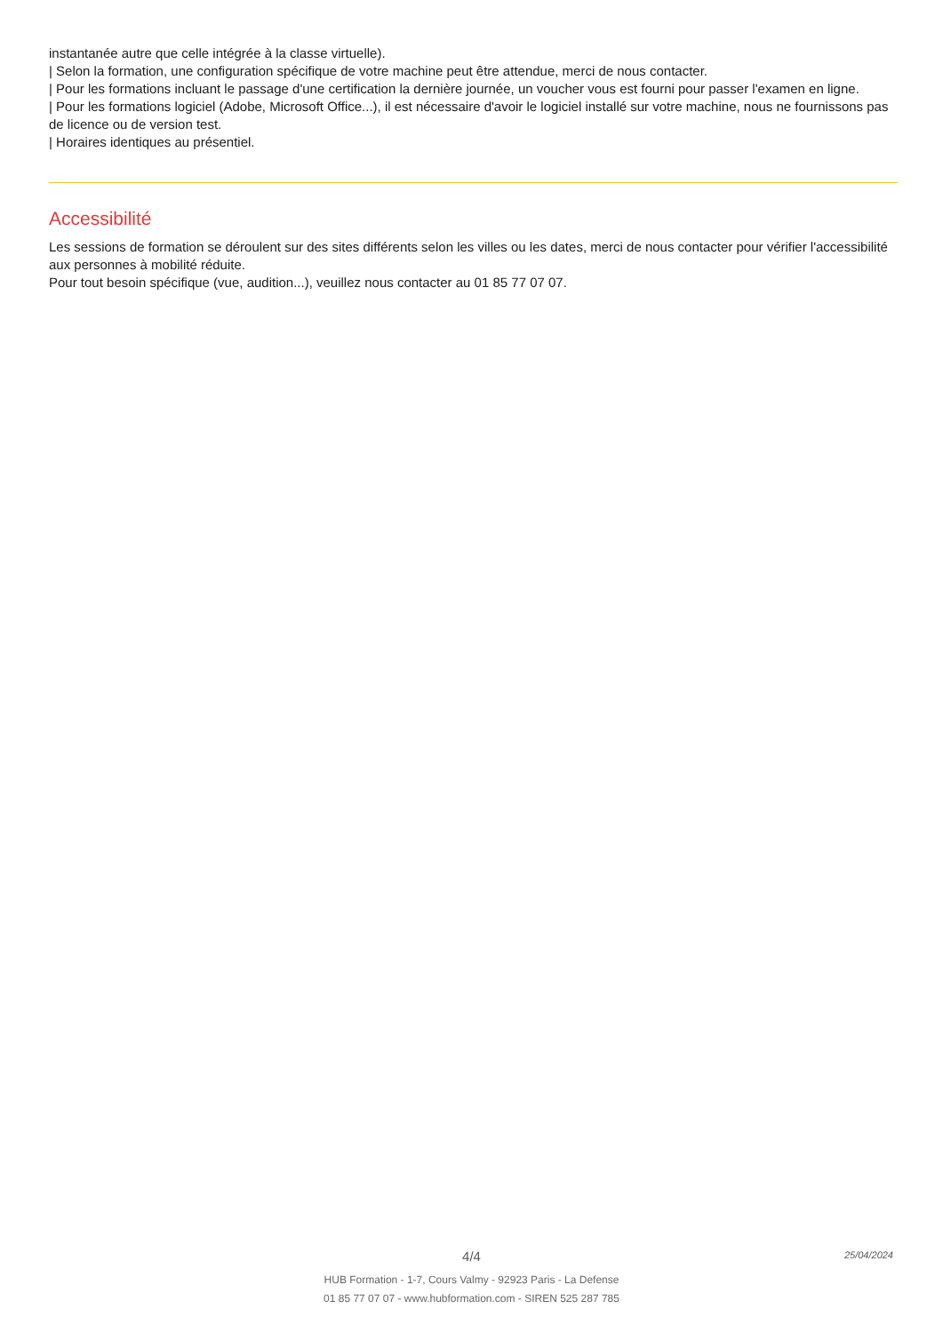instantanée autre que celle intégrée à la classe virtuelle).
| Selon la formation, une configuration spécifique de votre machine peut être attendue, merci de nous contacter.
| Pour les formations incluant le passage d'une certification la dernière journée, un voucher vous est fourni pour passer l'examen en ligne.
| Pour les formations logiciel (Adobe, Microsoft Office...), il est nécessaire d'avoir le logiciel installé sur votre machine, nous ne fournissons pas de licence ou de version test.
| Horaires identiques au présentiel.
Accessibilité
Les sessions de formation se déroulent sur des sites différents selon les villes ou les dates, merci de nous contacter pour vérifier l'accessibilité aux personnes à mobilité réduite.
Pour tout besoin spécifique (vue, audition...), veuillez nous contacter au 01 85 77 07 07.
4/4
HUB Formation - 1-7, Cours Valmy - 92923 Paris - La Defense
01 85 77 07 07 - www.hubformation.com - SIREN 525 287 785
25/04/2024